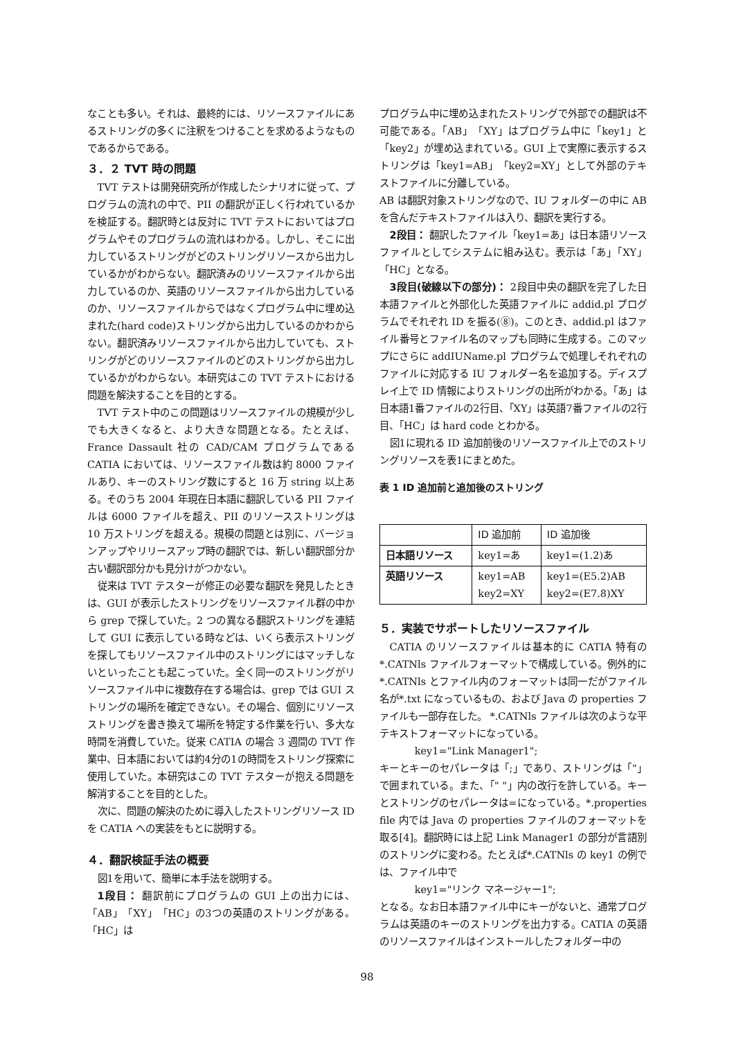なことも多い。それは、最終的には、リソースファイルにあるストリングの多くに注釈をつけることを求めるようなものであるからである。
３．２ TVT 時の問題
TVT テストは開発研究所が作成したシナリオに従って、プログラムの流れの中で、PII の翻訳が正しく行われているかを検証する。翻訳時とは反対に TVT テストにおいてはプログラムやそのプログラムの流れはわかる。しかし、そこに出力しているストリングがどのストリングリソースから出力しているかがわからない。翻訳済みのリソースファイルから出力しているのか、英語のリソースファイルから出力しているのか、リソースファイルからではなくプログラム中に埋め込まれた(hard code)ストリングから出力しているのかわからない。翻訳済みリソースファイルから出力していても、ストリングがどのリソースファイルのどのストリングから出力しているかがわからない。本研究はこの TVT テストにおける問題を解決することを目的とする。
TVT テスト中のこの問題はリソースファイルの規模が少しでも大きくなると、より大きな問題となる。たとえば、France Dassault 社の CAD/CAM プログラムである CATIA においては、リソースファイル数は約 8000 ファイルあり、キーのストリング数にすると 16 万 string 以上ある。そのうち 2004 年現在日本語に翻訳している PII ファイルは 6000 ファイルを超え、PII のリソースストリングは 10 万ストリングを超える。規模の問題とは別に、バージョンアップやリリースアップ時の翻訳では、新しい翻訳部分か古い翻訳部分かも見分けがつかない。
従来は TVT テスターが修正の必要な翻訳を発見したときは、GUI が表示したストリングをリソースファイル群の中から grep で探していた。2 つの異なる翻訳ストリングを連結して GUI に表示している時などは、いくら表示ストリングを探してもリソースファイル中のストリングにはマッチしないといったことも起こっていた。全く同一のストリングがリソースファイル中に複数存在する場合は、grep では GUI ストリングの場所を確定できない。その場合、個別にリソースストリングを書き換えて場所を特定する作業を行い、多大な時間を消費していた。従来 CATIA の場合 3 週間の TVT 作業中、日本語においては約4分の1の時間をストリング探索に使用していた。本研究はこの TVT テスターが抱える問題を解消することを目的とした。
次に、問題の解決のために導入したストリングリソース ID を CATIA への実装をもとに説明する。
４．翻訳検証手法の概要
図1を用いて、簡単に本手法を説明する。
1段目： 翻訳前にプログラムの GUI 上の出力には、「AB」「XY」「HC」の3つの英語のストリングがある。「HC」は
プログラム中に埋め込まれたストリングで外部での翻訳は不可能である。「AB」「XY」はプログラム中に「key1」と「key2」が埋め込まれている。GUI 上で実際に表示するストリングは「key1=AB」「key2=XY」として外部のテキストファイルに分離している。
AB は翻訳対象ストリングなので、IU フォルダーの中に AB を含んだテキストファイルは入り、翻訳を実行する。
2段目： 翻訳したファイル「key1=あ」は日本語リソースファイルとしてシステムに組み込む。表示は「あ」「XY」「HC」となる。
3段目(破線以下の部分)： 2段目中央の翻訳を完了した日本語ファイルと外部化した英語ファイルに addid.pl プログラムでそれぞれ ID を振る(⑧)。このとき、addid.pl はファイル番号とファイル名のマップも同時に生成する。このマップにさらに addIUName.pl プログラムで処理しそれぞれのファイルに対応する IU フォルダー名を追加する。ディスプレイ上で ID 情報によりストリングの出所がわかる。「あ」は日本語1番ファイルの2行目、「XY」は英語7番ファイルの2行目、「HC」は hard code とわかる。
図1に現れる ID 追加前後のリソースファイル上でのストリングリソースを表1にまとめた。
表 1 ID 追加前と追加後のストリング
| | ID 追加前 | ID 追加後 |
| --- | --- | --- |
| 日本語リソース | key1=あ | key1=(1.2)あ |
| 英語リソース | key1=AB key2=XY | key1=(E5.2)AB key2=(E7.8)XY |
５．実装でサポートしたリソースファイル
CATIA のリソースファイルは基本的に CATIA 特有の *.CATNls ファイルフォーマットで構成している。例外的に *.CATNls とファイル内のフォーマットは同一だがファイル名が*.txt になっているもの、および Java の properties ファイルも一部存在した。 *.CATNls ファイルは次のような平テキストフォーマットになっている。
key1="Link Manager1";
キーとキーのセパレータは「;」であり、ストリングは「"」で囲まれている。また、「" "」内の改行を許している。キーとストリングのセパレータは=になっている。*.properties file 内では Java の properties ファイルのフォーマットを取る[4]。翻訳時には上記 Link Manager1 の部分が言語別のストリングに変わる。たとえば*.CATNls の key1 の例では、ファイル中で
key1="リンク マネージャー1";
となる。なお日本語ファイル中にキーがないと、通常プログラムは英語のキーのストリングを出力する。CATIA の英語のリソースファイルはインストールしたフォルダー中の
98